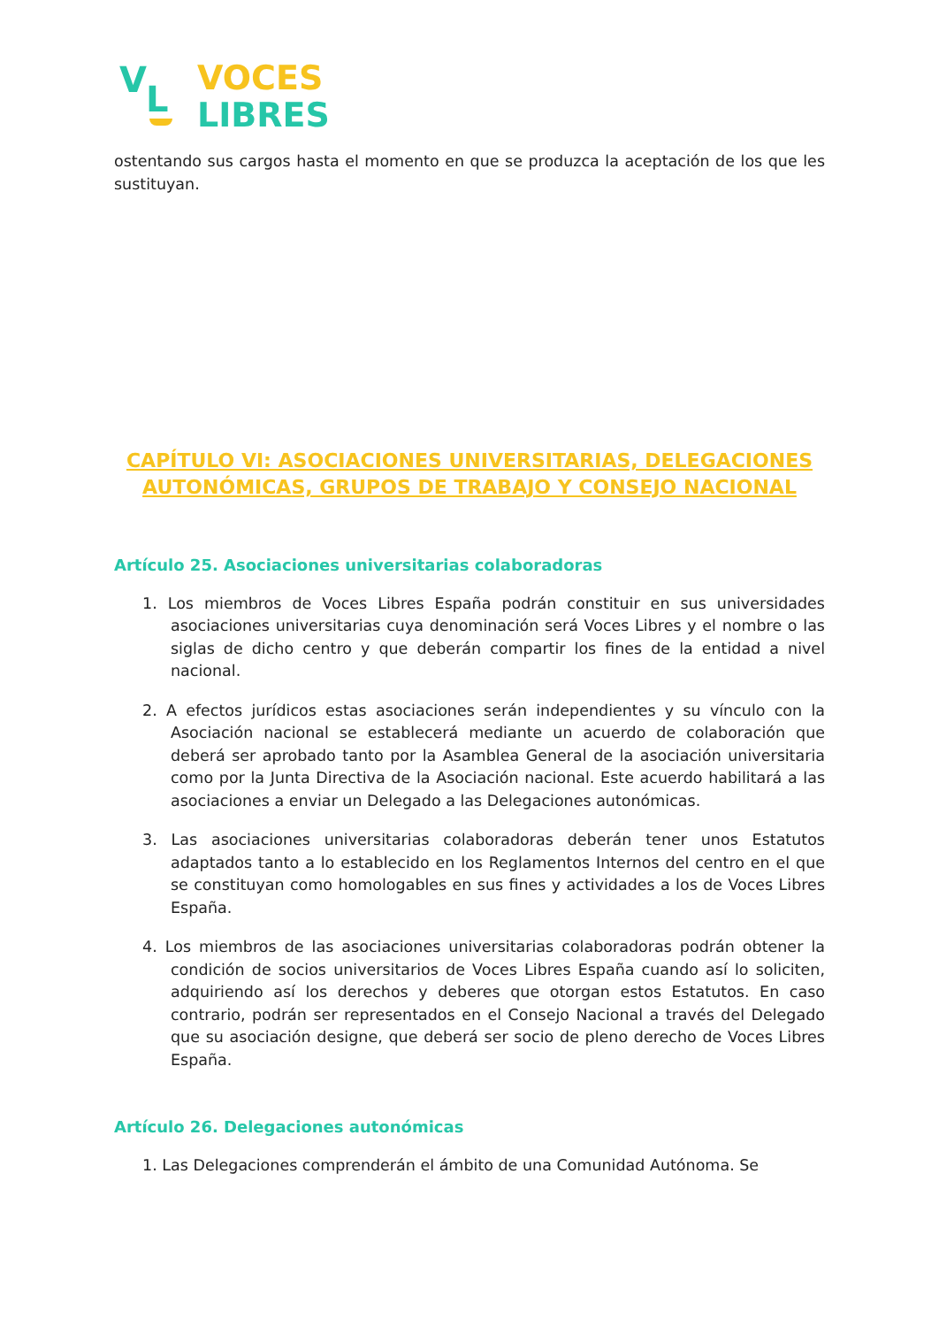V L
VOCES
LIBRES
ostentando sus cargos hasta el momento en que se produzca la aceptación de los que les sustituyan.
CAPÍTULO VI: ASOCIACIONES UNIVERSITARIAS, DELEGACIONES AUTONÓMICAS, GRUPOS DE TRABAJO Y CONSEJO NACIONAL
Artículo 25. Asociaciones universitarias colaboradoras
1. Los miembros de Voces Libres España podrán constituir en sus universidades asociaciones universitarias cuya denominación será Voces Libres y el nombre o las siglas de dicho centro y que deberán compartir los fines de la entidad a nivel nacional.
2. A efectos jurídicos estas asociaciones serán independientes y su vínculo con la Asociación nacional se establecerá mediante un acuerdo de colaboración que deberá ser aprobado tanto por la Asamblea General de la asociación universitaria como por la Junta Directiva de la Asociación nacional. Este acuerdo habilitará a las asociaciones a enviar un Delegado a las Delegaciones autonómicas.
3. Las asociaciones universitarias colaboradoras deberán tener unos Estatutos adaptados tanto a lo establecido en los Reglamentos Internos del centro en el que se constituyan como homologables en sus fines y actividades a los de Voces Libres España.
4. Los miembros de las asociaciones universitarias colaboradoras podrán obtener la condición de socios universitarios de Voces Libres España cuando así lo soliciten, adquiriendo así los derechos y deberes que otorgan estos Estatutos. En caso contrario, podrán ser representados en el Consejo Nacional a través del Delegado que su asociación designe, que deberá ser socio de pleno derecho de Voces Libres España.
Artículo 26. Delegaciones autonómicas
1. Las Delegaciones comprenderán el ámbito de una Comunidad Autónoma. Se